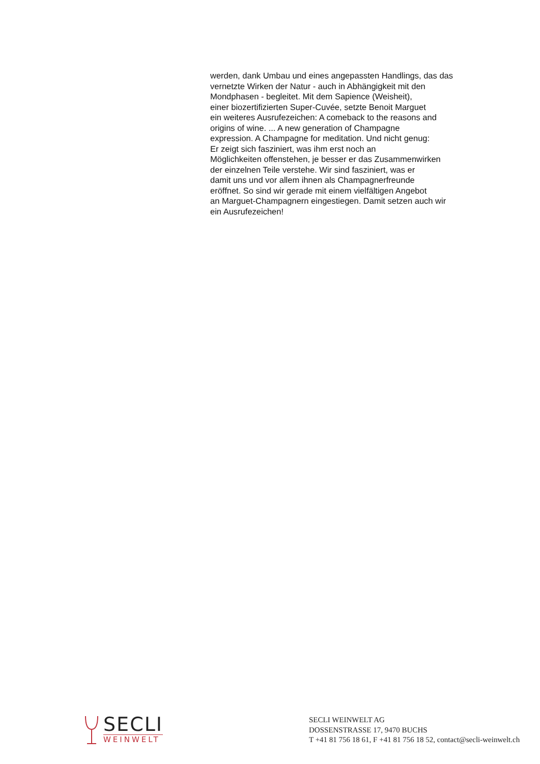werden, dank Umbau und eines angepassten Handlings, das das
vernetzte Wirken der Natur - auch in Abhängigkeit mit den
Mondphasen - begleitet. Mit dem Sapience (Weisheit),
einer biozertifizierten Super-Cuvée, setzte Benoit Marguet
ein weiteres Ausrufezeichen: A comeback to the reasons and
origins of wine. ... A new generation of Champagne
expression. A Champagne for meditation. Und nicht genug:
Er zeigt sich fasziniert, was ihm erst noch an
Möglichkeiten offenstehen, je besser er das Zusammenwirken
der einzelnen Teile verstehe. Wir sind fasziniert, was er
damit uns und vor allem ihnen als Champagnerfreunde
eröffnet. So sind wir gerade mit einem vielfältigen Angebot
an Marguet-Champagnern eingestiegen. Damit setzen auch wir
ein Ausrufezeichen!
SECLI
WEINWELT
SECLI WEINWELT AG
DOSSENSTRASSE 17, 9470 BUCHS
T +41 81 756 18 61, F +41 81 756 18 52, contact@secli-weinwelt.ch